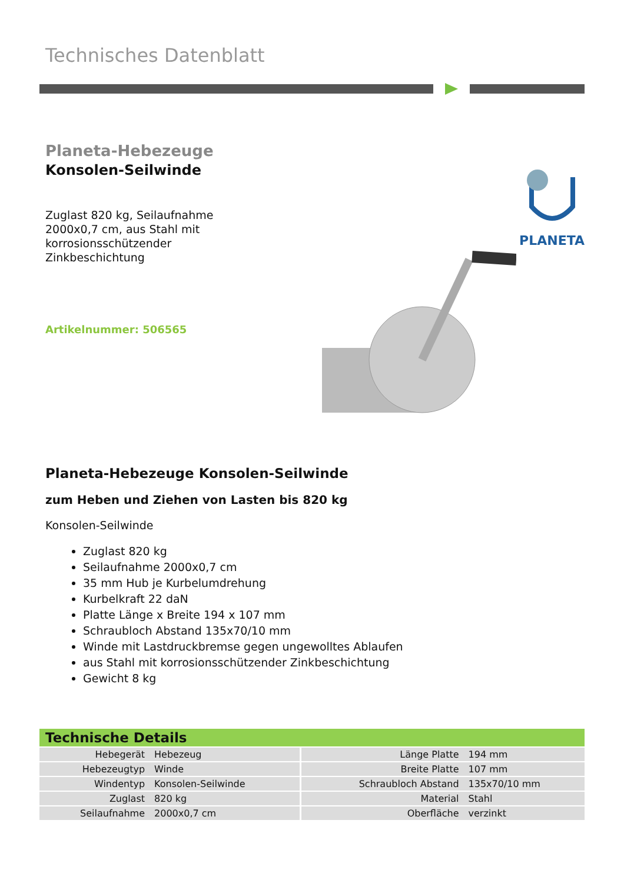Technisches Datenblatt
Planeta-Hebezeuge
Konsolen-Seilwinde
Zuglast 820 kg, Seilaufnahme 2000x0,7 cm, aus Stahl mit korrosionsschützender Zinkbeschichtung
Artikelnummer: 506565
PLANETA
Planeta-Hebezeuge Konsolen-Seilwinde
zum Heben und Ziehen von Lasten bis 820 kg
Konsolen-Seilwinde
Zuglast 820 kg
Seilaufnahme 2000x0,7 cm
35 mm Hub je Kurbelumdrehung
Kurbelkraft 22 daN
Platte Länge x Breite 194 x 107 mm
Schraubloch Abstand 135x70/10 mm
Winde mit Lastdruckbremse gegen ungewolltes Ablaufen
aus Stahl mit korrosionsschützender Zinkbeschichtung
Gewicht 8 kg
| Technische Details | | | |
| --- | --- | --- | --- |
| Hebegerät | Hebezeug | Länge Platte | 194 mm |
| Hebezeugtyp | Winde | Breite Platte | 107 mm |
| Windentyp | Konsolen-Seilwinde | Schraubloch Abstand | 135x70/10 mm |
| Zuglast | 820 kg | Material | Stahl |
| Seilaufnahme | 2000x0,7 cm | Oberfläche | verzinkt |